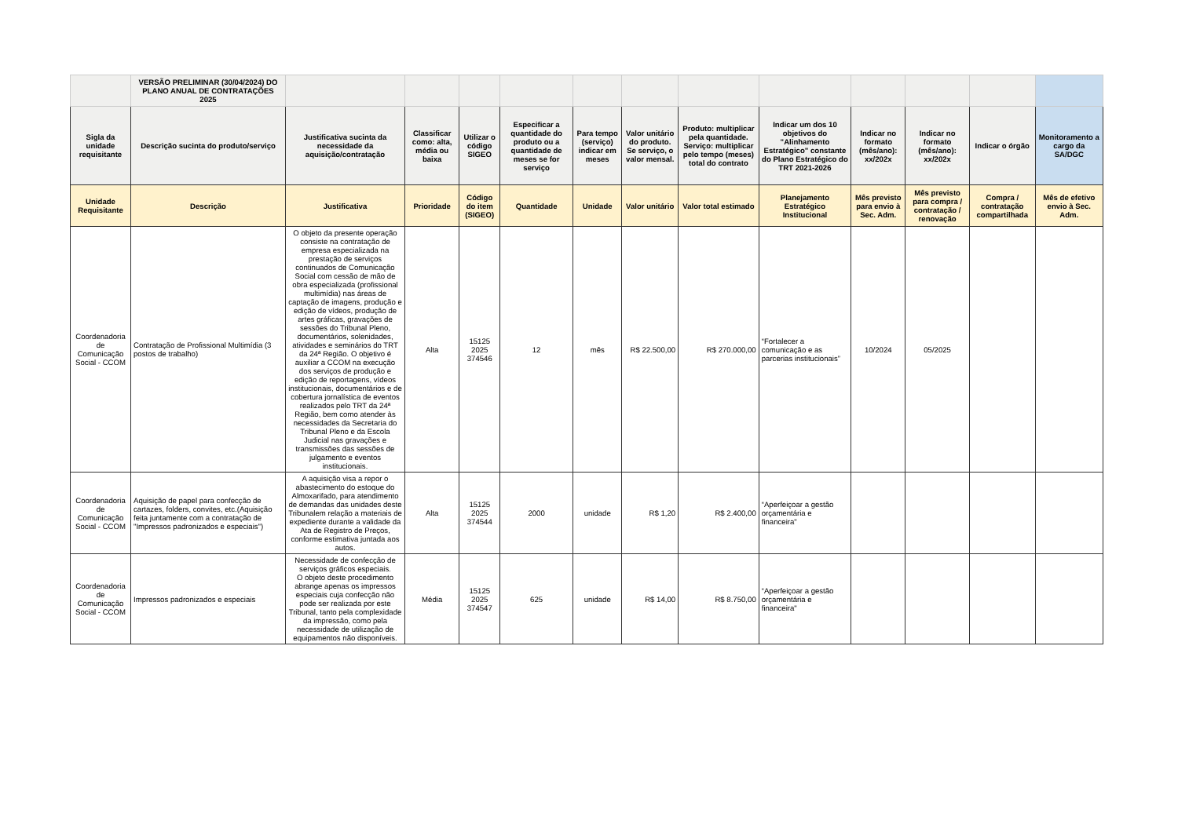| | VERSÃO PRELIMINAR (30/04/2024) DO PLANO ANUAL DE CONTRATAÇÕES 2025 | | | | | | | | | | | | |
| Sigla da unidade requisitante | Descrição sucinta do produto/serviço | Justificativa sucinta da necessidade da aquisição/contratação | Classificar como: alta, média ou baixa | Utilizar o código SIGEO | Especificar a quantidade do produto ou a quantidade de meses se for serviço | Para tempo (serviço) indicar em meses | Valor unitário do produto. Se serviço, o valor mensal. | Produto: multiplicar pela quantidade. Serviço: multiplicar pelo tempo (meses) total do contrato | Indicar um dos 10 objetivos do "Alinhamento Estratégico" constante do Plano Estratégico do TRT 2021-2026 | Indicar no formato (mês/ano): xx/202x | Indicar no formato (mês/ano): xx/202x | Indicar o órgão | Monitoramento a cargo da SA/DGC |
| Unidade Requisitante | Descrição | Justificativa | Prioridade | Código do item (SIGEO) | Quantidade | Unidade | Valor unitário | Valor total estimado | Planejamento Estratégico Institucional | Mês previsto para envio à Sec. Adm. | Mês previsto para compra / contratação / renovação | Compra / contratação compartilhada | Mês de efetivo envio à Sec. Adm. |
| Coordenadoria de Comunicação Social - CCOM | Contratação de Profissional Multimídia (3 postos de trabalho) | O objeto da presente operação consiste na contratação de empresa especializada na prestação de serviços continuados de Comunicação Social com cessão de mão de obra especializada (profissional multimídia) nas áreas de captação de imagens, produção e edição de vídeos, produção de artes gráficas, gravações de sessões do Tribunal Pleno, documentários, solenidades, atividades e seminários do TRT da 24ª Região. O objetivo é auxiliar a CCOM na execução dos serviços de produção e edição de reportagens, vídeos institucionais, documentários e de cobertura jornalística de eventos realizados pelo TRT da 24ª Região, bem como atender às necessidades da Secretaria do Tribunal Pleno e da Escola Judicial nas gravações e transmissões das sessões de julgamento e eventos institucionais. | Alta | 15125 2025 374546 | 12 | mês | R$ 22.500,00 | R$ 270.000,00 | “Fortalecer a comunicação e as parcerias institucionais” | 10/2024 | 05/2025 | | |
| Coordenadoria de Comunicação Social - CCOM | Aquisição de papel para confecção de cartazes, folders, convites, etc.(Aquisição feita juntamente com a contratação de "Impressos padronizados e especiais") | A aquisição visa a repor o abastecimento do estoque do Almoxarifado, para atendimento de demandas das unidades deste Tribunalem relação a materiais de expediente durante a validade da Ata de Registro de Preços, conforme estimativa juntada aos autos. | Alta | 15125 2025 374544 | 2000 | unidade | R$ 1,20 | R$ 2.400,00 | “Aperfeiçoar a gestão orçamentária e financeira" | | | | |
| Coordenadoria de Comunicação Social - CCOM | Impressos padronizados e especiais | Necessidade de confecção de serviços gráficos especiais. O objeto deste procedimento abrange apenas os impressos especiais cuja confecção não pode ser realizada por este Tribunal, tanto pela complexidade da impressão, como pela necessidade de utilização de equipamentos não disponíveis. | Média | 15125 2025 374547 | 625 | unidade | R$ 14,00 | R$ 8.750,00 | “Aperfeiçoar a gestão orçamentária e financeira" | | | | |